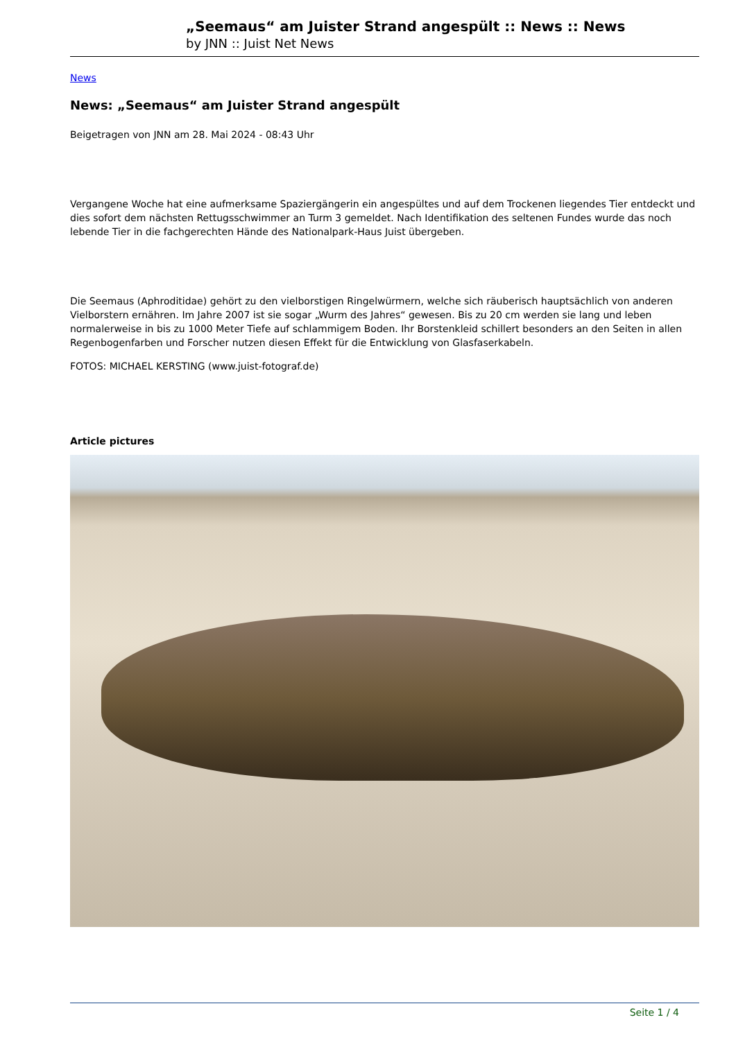„Seemaus“ am Juister Strand angespült :: News :: News
by JNN :: Juist Net News
News
News: „Seemaus“ am Juister Strand angespült
Beigetragen von JNN am 28. Mai 2024 - 08:43 Uhr
Vergangene Woche hat eine aufmerksame Spaziergängerin ein angespültes und auf dem Trockenen liegendes Tier entdeckt und dies sofort dem nächsten Rettugsschwimmer an Turm 3 gemeldet. Nach Identifikation des seltenen Fundes wurde das noch lebende Tier in die fachgerechten Hände des Nationalpark-Haus Juist übergeben.
Die Seemaus (Aphroditidae) gehört zu den vielborstigen Ringelwürmern, welche sich räuberisch hauptsächlich von anderen Vielborstern ernähren. Im Jahre 2007 ist sie sogar „Wurm des Jahres“ gewesen. Bis zu 20 cm werden sie lang und leben normalerweise in bis zu 1000 Meter Tiefe auf schlammigem Boden. Ihr Borstenkleid schillert besonders an den Seiten in allen Regenbogenfarben und Forscher nutzen diesen Effekt für die Entwicklung von Glasfaserkabeln.
FOTOS: MICHAEL KERSTING (www.juist-fotograf.de)
Article pictures
Seite 1 / 4